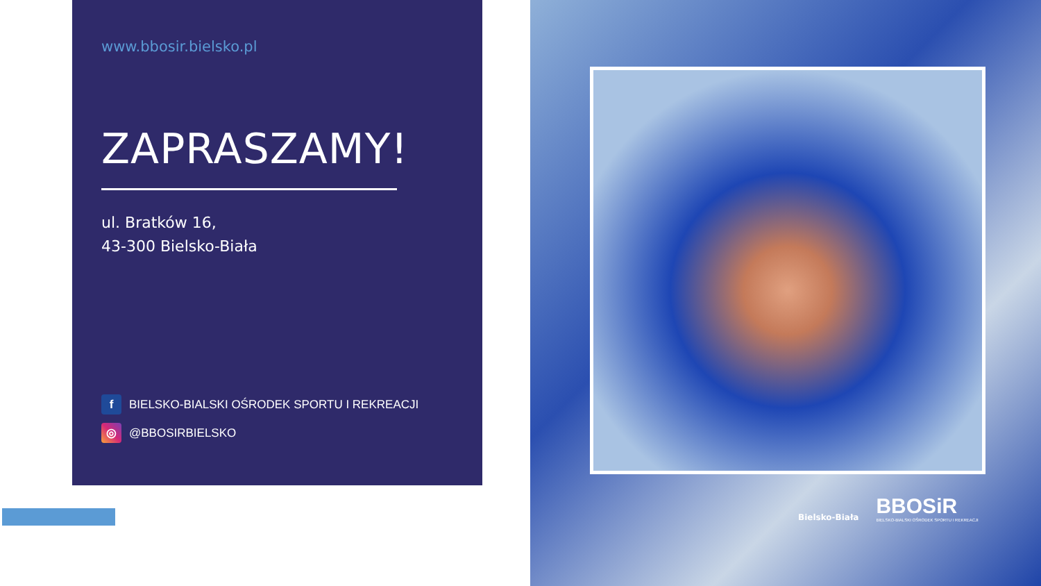www.bbosir.bielsko.pl
ZAPRASZAMY!
ul. Bratków 16,
43-300 Bielsko-Biała
f BIELSKO-BIALSKI OŚRODEK SPORTU I REKREACJI
◎ @BBOSIRBIELSKO
Bielsko-Biała
BBOSiR
BIELSKO-BIALSKI OŚRODEK SPORTU I REKREACJI